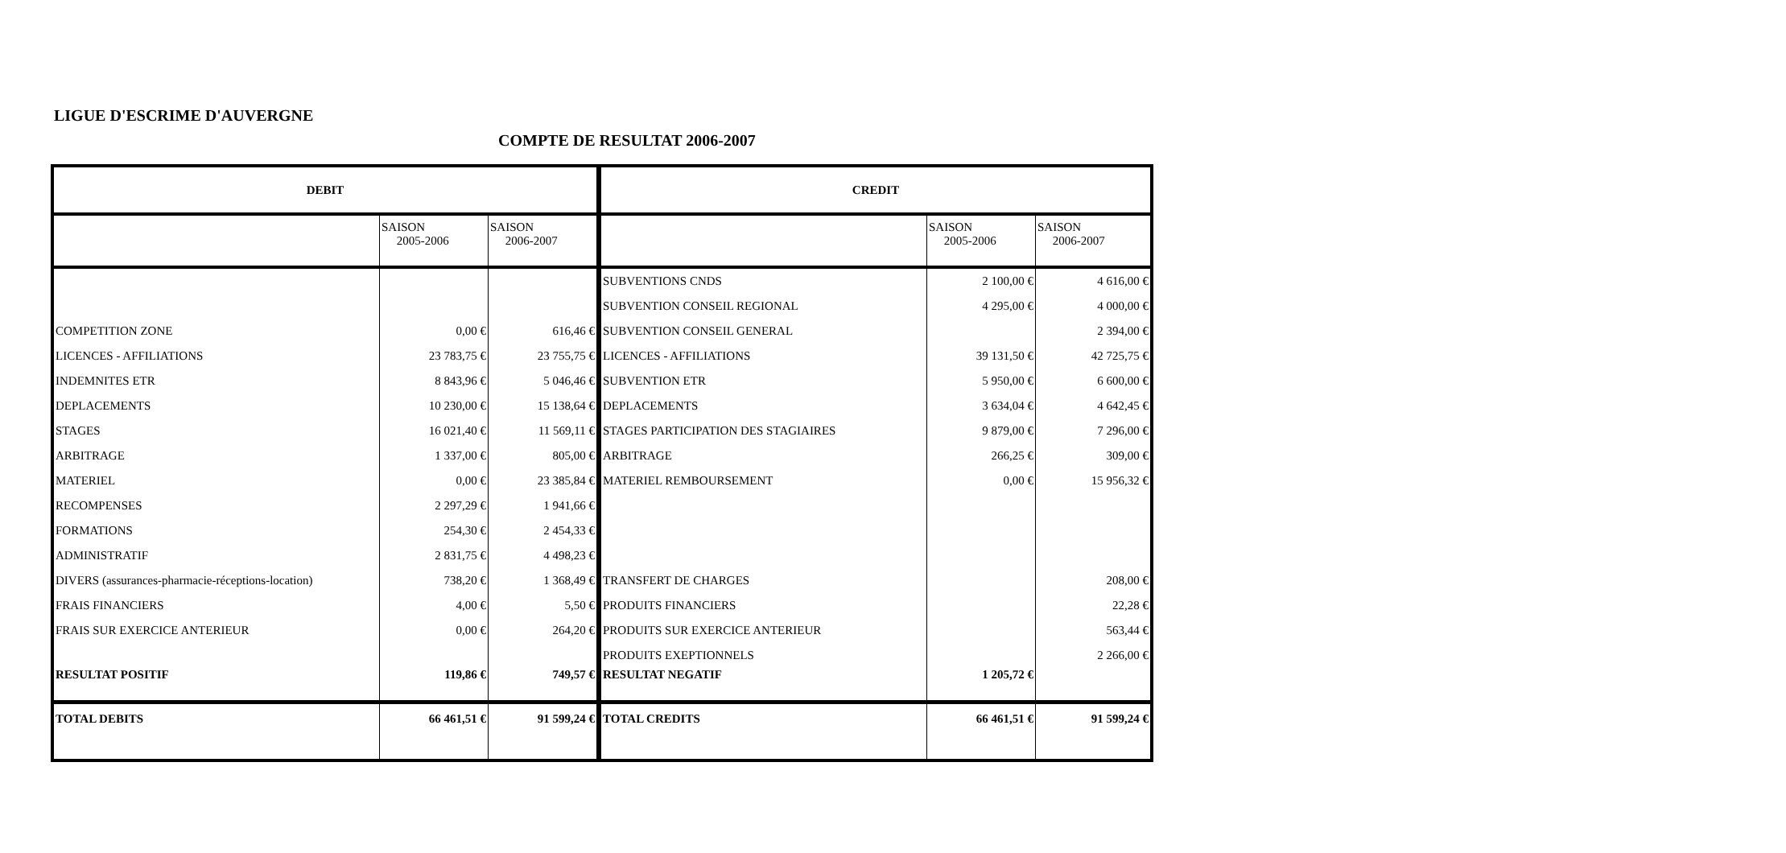LIGUE D'ESCRIME D'AUVERGNE
COMPTE DE RESULTAT 2006-2007
| DEBIT | | | CREDIT | | |
| --- | --- | --- | --- | --- | --- |
| | SAISON 2005-2006 | SAISON 2006-2007 | | SAISON 2005-2006 | SAISON 2006-2007 |
| | | | SUBVENTIONS CNDS | 2 100,00 € | 4 616,00 € |
| | | | SUBVENTION CONSEIL REGIONAL | 4 295,00 € | 4 000,00 € |
| COMPETITION ZONE | 0,00 € | 616,46 € | SUBVENTION CONSEIL GENERAL | | 2 394,00 € |
| LICENCES - AFFILIATIONS | 23 783,75 € | 23 755,75 € | LICENCES - AFFILIATIONS | 39 131,50 € | 42 725,75 € |
| INDEMNITES ETR | 8 843,96 € | 5 046,46 € | SUBVENTION ETR | 5 950,00 € | 6 600,00 € |
| DEPLACEMENTS | 10 230,00 € | 15 138,64 € | DEPLACEMENTS | 3 634,04 € | 4 642,45 € |
| STAGES | 16 021,40 € | 11 569,11 € | STAGES PARTICIPATION DES STAGIAIRES | 9 879,00 € | 7 296,00 € |
| ARBITRAGE | 1 337,00 € | 805,00 € | ARBITRAGE | 266,25 € | 309,00 € |
| MATERIEL | 0,00 € | 23 385,84 € | MATERIEL REMBOURSEMENT | 0,00 € | 15 956,32 € |
| RECOMPENSES | 2 297,29 € | 1 941,66 € | | | |
| FORMATIONS | 254,30 € | 2 454,33 € | | | |
| ADMINISTRATIF | 2 831,75 € | 4 498,23 € | | | |
| DIVERS (assurances-pharmacie-réceptions-location) | 738,20 € | 1 368,49 € | TRANSFERT DE CHARGES | | 208,00 € |
| FRAIS FINANCIERS | 4,00 € | 5,50 € | PRODUITS FINANCIERS | | 22,28 € |
| FRAIS SUR EXERCICE ANTERIEUR | 0,00 € | 264,20 € | PRODUITS SUR EXERCICE ANTERIEUR | | 563,44 € |
| | | | PRODUITS EXEPTIONNELS | | 2 266,00 € |
| RESULTAT POSITIF | 119,86 € | 749,57 € | RESULTAT NEGATIF | 1 205,72 € | |
| TOTAL DEBITS | 66 461,51 € | 91 599,24 € | TOTAL CREDITS | 66 461,51 € | 91 599,24 € |